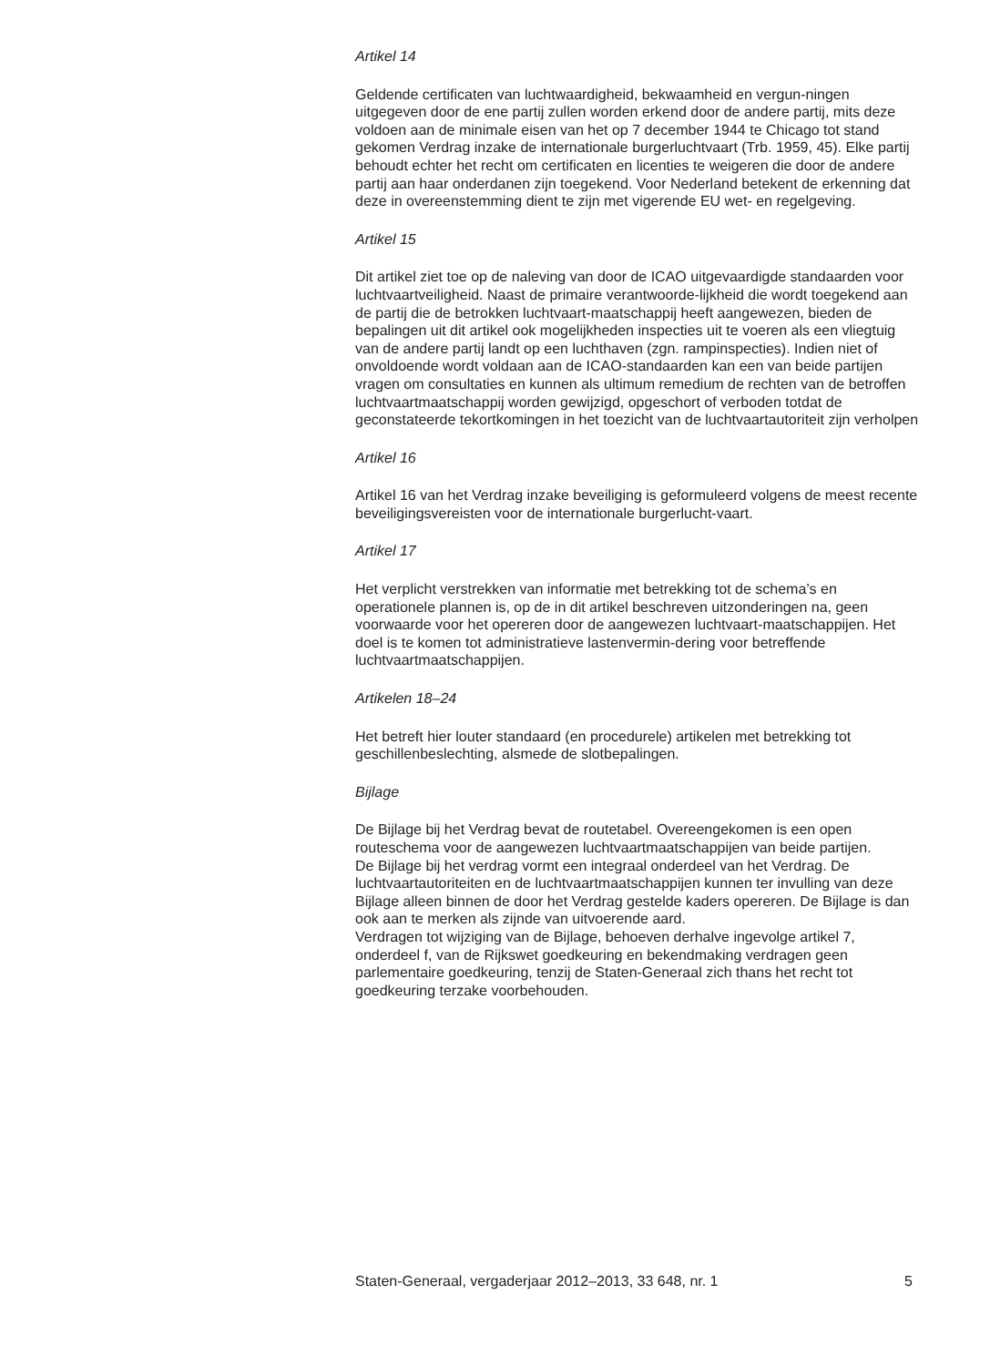Artikel 14
Geldende certificaten van luchtwaardigheid, bekwaamheid en vergun-ningen uitgegeven door de ene partij zullen worden erkend door de andere partij, mits deze voldoen aan de minimale eisen van het op 7 december 1944 te Chicago tot stand gekomen Verdrag inzake de internationale burgerluchtvaart (Trb. 1959, 45). Elke partij behoudt echter het recht om certificaten en licenties te weigeren die door de andere partij aan haar onderdanen zijn toegekend. Voor Nederland betekent de erkenning dat deze in overeenstemming dient te zijn met vigerende EU wet- en regelgeving.
Artikel 15
Dit artikel ziet toe op de naleving van door de ICAO uitgevaardigde standaarden voor luchtvaartveiligheid. Naast de primaire verantwoorde-lijkheid die wordt toegekend aan de partij die de betrokken luchtvaart-maatschappij heeft aangewezen, bieden de bepalingen uit dit artikel ook mogelijkheden inspecties uit te voeren als een vliegtuig van de andere partij landt op een luchthaven (zgn. rampinspecties). Indien niet of onvoldoende wordt voldaan aan de ICAO-standaarden kan een van beide partijen vragen om consultaties en kunnen als ultimum remedium de rechten van de betroffen luchtvaartmaatschappij worden gewijzigd, opgeschort of verboden totdat de geconstateerde tekortkomingen in het toezicht van de luchtvaartautoriteit zijn verholpen
Artikel 16
Artikel 16 van het Verdrag inzake beveiliging is geformuleerd volgens de meest recente beveiligingsvereisten voor de internationale burgerlucht-vaart.
Artikel 17
Het verplicht verstrekken van informatie met betrekking tot de schema’s en operationele plannen is, op de in dit artikel beschreven uitzonderingen na, geen voorwaarde voor het opereren door de aangewezen luchtvaart-maatschappijen. Het doel is te komen tot administratieve lastenvermin-dering voor betreffende luchtvaartmaatschappijen.
Artikelen 18–24
Het betreft hier louter standaard (en procedurele) artikelen met betrekking tot geschillenbeslechting, alsmede de slotbepalingen.
Bijlage
De Bijlage bij het Verdrag bevat de routetabel. Overeengekomen is een open routeschema voor de aangewezen luchtvaartmaatschappijen van beide partijen.
De Bijlage bij het verdrag vormt een integraal onderdeel van het Verdrag. De luchtvaartautoriteiten en de luchtvaartmaatschappijen kunnen ter invulling van deze Bijlage alleen binnen de door het Verdrag gestelde kaders opereren. De Bijlage is dan ook aan te merken als zijnde van uitvoerende aard.
Verdragen tot wijziging van de Bijlage, behoeven derhalve ingevolge artikel 7, onderdeel f, van de Rijkswet goedkeuring en bekendmaking verdragen geen parlementaire goedkeuring, tenzij de Staten-Generaal zich thans het recht tot goedkeuring terzake voorbehouden.
Staten-Generaal, vergaderjaar 2012–2013, 33 648, nr. 1 5